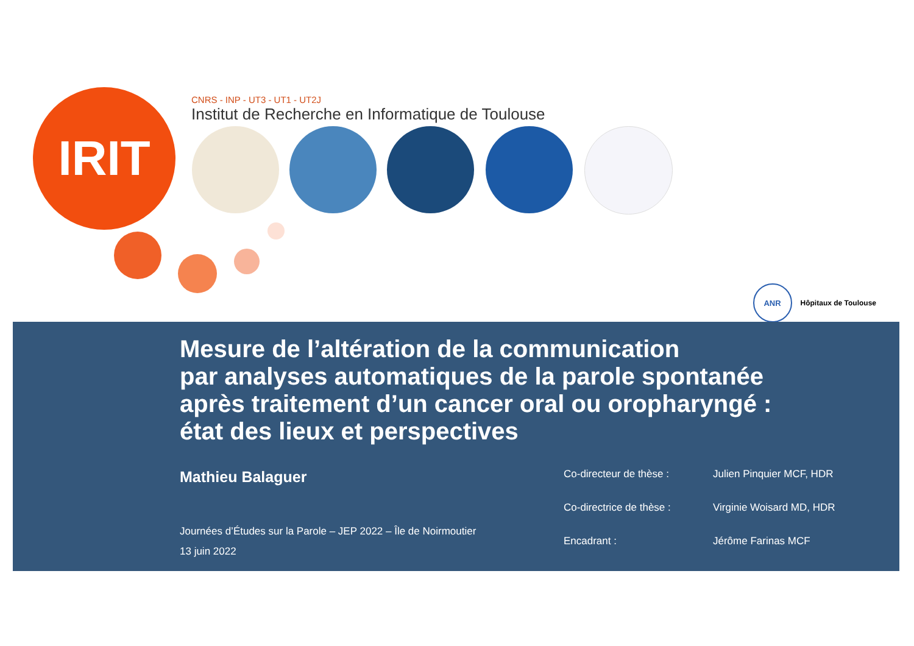IRIT
CNRS - INP - UT3 - UT1 - UT2J
Institut de Recherche en Informatique de Toulouse
ANR
Hôpitaux de Toulouse
Mesure de l’altération de la communication
par analyses automatiques de la parole spontanée
après traitement d’un cancer oral ou oropharyngé :
état des lieux et perspectives
Mathieu Balaguer
Journées d’Études sur la Parole – JEP 2022 – Île de Noirmoutier
13 juin 2022
Co-directeur de thèse :
Julien Pinquier MCF, HDR
Co-directrice de thèse :
Virginie Woisard MD, HDR
Encadrant :
Jérôme Farinas MCF